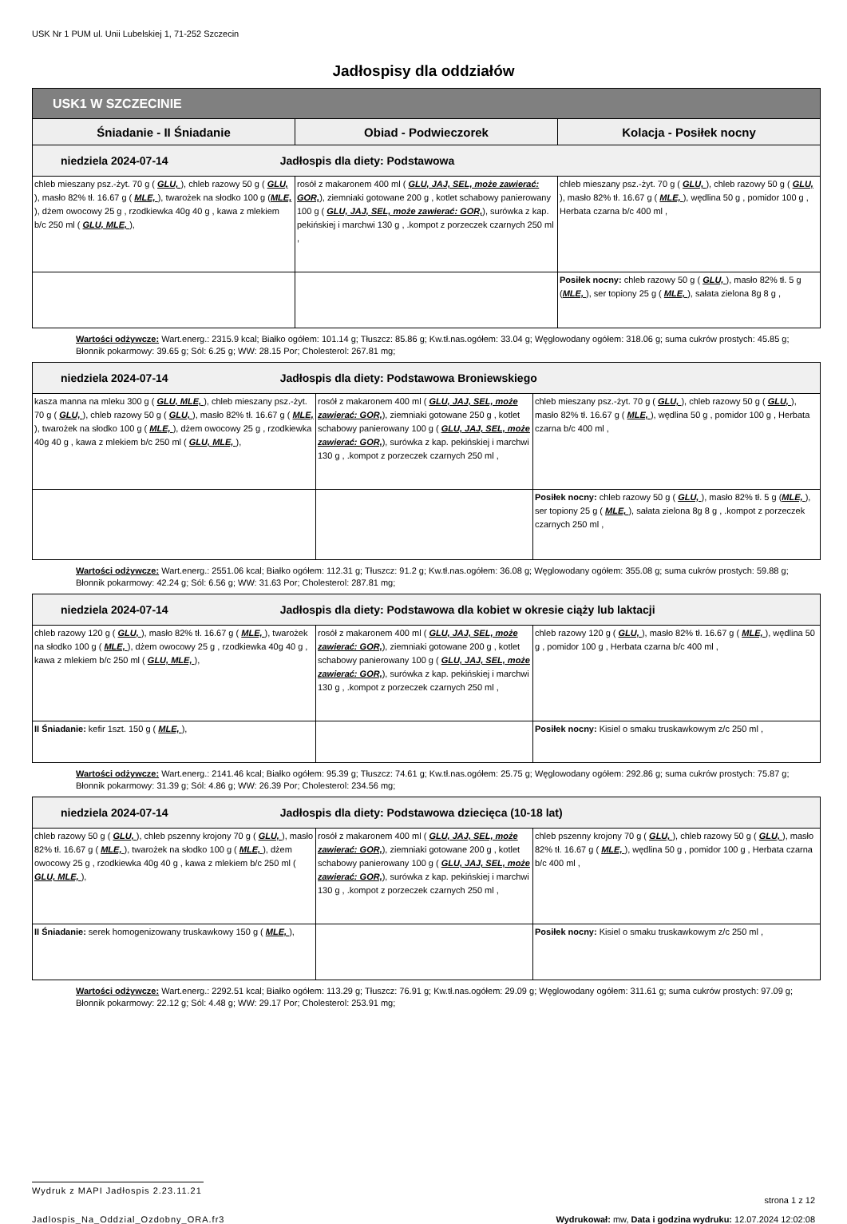USK Nr 1 PUM ul. Unii Lubelskiej 1, 71-252 Szczecin
Jadłospisy dla oddziałów
| USK1 W SZCZECINIE | | |
| --- | --- | --- |
| Śniadanie - II Śniadanie | Obiad - Podwieczorek | Kolacja - Posiłek nocny |
| niedziela 2024-07-14 Jadłospis dla diety: Podstawowa | | |
| chleb mieszany psz.-żyt. 70 g ( GLU, ), chleb razowy 50 g ( GLU, ), masło 82% tł. 16.67 g ( MLE, ), twarożek na słodko 100 g ( MLE, ), dżem owocowy 25 g , rzodkiewka 40g 40 g , kawa z mlekiem b/c 250 ml ( GLU, MLE, ), | rosół z makaronem 400 ml ( GLU, JAJ, SEL, może zawierać: GOR, ), ziemniaki gotowane 200 g , kotlet schabowy panierowany 100 g ( GLU, JAJ, SEL, może zawierać: GOR, ), surówka z kap. pekińskiej i marchwi 130 g , .kompot z porzeczek czarnych 250 ml , | chleb mieszany psz.-żyt. 70 g ( GLU, ), chleb razowy 50 g ( GLU, ), masło 82% tł. 16.67 g ( MLE, ), wędlina 50 g , pomidor 100 g , Herbata czarna b/c 400 ml , |
| | | Posiłek nocny: chleb razowy 50 g ( GLU, ), masło 82% tł. 5 g ( MLE, ), ser topiony 25 g ( MLE, ), sałata zielona 8g 8 g , |
Wartości odżywcze: Wart.energ.: 2315.9 kcal; Białko ogółem: 101.14 g; Tłuszcz: 85.86 g; Kw.tł.nas.ogółem: 33.04 g; Węglowodany ogółem: 318.06 g; suma cukrów prostych: 45.85 g; Błonnik pokarmowy: 39.65 g; Sól: 6.25 g; WW: 28.15 Por; Cholesterol: 267.81 mg;
| niedziela 2024-07-14 Jadłospis dla diety: Podstawowa Broniewskiego | | |
| kasza manna na mleku 300 g ( GLU, MLE, ), chleb mieszany psz.-żyt. 70 g ( GLU, ), chleb razowy 50 g ( GLU, ), masło 82% tł. 16.67 g ( MLE, ), twarożek na słodko 100 g ( MLE, ), dżem owocowy 25 g , rzodkiewka 40g 40 g , kawa z mlekiem b/c 250 ml ( GLU, MLE, ), | rosół z makaronem 400 ml ( GLU, JAJ, SEL, może zawierać: GOR, ), ziemniaki gotowane 250 g , kotlet schabowy panierowany 100 g ( GLU, JAJ, SEL, może zawierać: GOR, ), surówka z kap. pekińskiej i marchwi 130 g , .kompot z porzeczek czarnych 250 ml , | chleb mieszany psz.-żyt. 70 g ( GLU, ), chleb razowy 50 g ( GLU, ), masło 82% tł. 16.67 g ( MLE, ), wędlina 50 g , pomidor 100 g , Herbata czarna b/c 400 ml , |
| | | Posiłek nocny: chleb razowy 50 g ( GLU, ), masło 82% tł. 5 g ( MLE, ), ser topiony 25 g ( MLE, ), sałata zielona 8g 8 g , .kompot z porzeczek czarnych 250 ml , |
Wartości odżywcze: Wart.energ.: 2551.06 kcal; Białko ogółem: 112.31 g; Tłuszcz: 91.2 g; Kw.tł.nas.ogółem: 36.08 g; Węglowodany ogółem: 355.08 g; suma cukrów prostych: 59.88 g; Błonnik pokarmowy: 42.24 g; Sól: 6.56 g; WW: 31.63 Por; Cholesterol: 287.81 mg;
| niedziela 2024-07-14 Jadłospis dla diety: Podstawowa dla kobiet w okresie ciąży lub laktacji | | |
| chleb razowy 120 g ( GLU, ), masło 82% tł. 16.67 g ( MLE, ), twarożek na słodko 100 g ( MLE, ), dżem owocowy 25 g , rzodkiewka 40g 40 g , kawa z mlekiem b/c 250 ml ( GLU, MLE, ), | rosół z makaronem 400 ml ( GLU, JAJ, SEL, może zawierać: GOR, ), ziemniaki gotowane 200 g , kotlet schabowy panierowany 100 g ( GLU, JAJ, SEL, może zawierać: GOR, ), surówka z kap. pekińskiej i marchwi 130 g , .kompot z porzeczek czarnych 250 ml , | chleb razowy 120 g ( GLU, ), masło 82% tł. 16.67 g ( MLE, ), wędlina 50 g , pomidor 100 g , Herbata czarna b/c 400 ml , |
| II Śniadanie: kefir 1szt. 150 g ( MLE, ), | | Posiłek nocny: Kisiel o smaku truskawkowym z/c 250 ml , |
Wartości odżywcze: Wart.energ.: 2141.46 kcal; Białko ogółem: 95.39 g; Tłuszcz: 74.61 g; Kw.tł.nas.ogółem: 25.75 g; Węglowodany ogółem: 292.86 g; suma cukrów prostych: 75.87 g; Błonnik pokarmowy: 31.39 g; Sól: 4.86 g; WW: 26.39 Por; Cholesterol: 234.56 mg;
| niedziela 2024-07-14 Jadłospis dla diety: Podstawowa dziecięca (10-18 lat) | | |
| chleb razowy 50 g ( GLU, ), chleb pszenny krojony 70 g ( GLU, ), masło 82% tł. 16.67 g ( MLE, ), twarożek na słodko 100 g ( MLE, ), dżem owocowy 25 g , rzodkiewka 40g 40 g , kawa z mlekiem b/c 250 ml ( GLU, MLE, ), | rosół z makaronem 400 ml ( GLU, JAJ, SEL, może zawierać: GOR, ), ziemniaki gotowane 200 g , kotlet schabowy panierowany 100 g ( GLU, JAJ, SEL, może zawierać: GOR, ), surówka z kap. pekińskiej i marchwi 130 g , .kompot z porzeczek czarnych 250 ml , | chleb pszenny krojony 70 g ( GLU, ), chleb razowy 50 g ( GLU, ), masło 82% tł. 16.67 g ( MLE, ), wędlina 50 g , pomidor 100 g , Herbata czarna b/c 400 ml , |
| II Śniadanie: serek homogenizowany truskawkowy 150 g ( MLE, ), | | Posiłek nocny: Kisiel o smaku truskawkowym z/c 250 ml , |
Wartości odżywcze: Wart.energ.: 2292.51 kcal; Białko ogółem: 113.29 g; Tłuszcz: 76.91 g; Kw.tł.nas.ogółem: 29.09 g; Węglowodany ogółem: 311.61 g; suma cukrów prostych: 97.09 g; Błonnik pokarmowy: 22.12 g; Sól: 4.48 g; WW: 29.17 Por; Cholesterol: 253.91 mg;
Wydruk z MAPI Jadłospis 2.23.11.21
strona 1 z 12
Jadlospis_Na_Oddzial_Ozdobny_ORA.fr3 Wydrukował: mw, Data i godzina wydruku: 12.07.2024 12:02:08